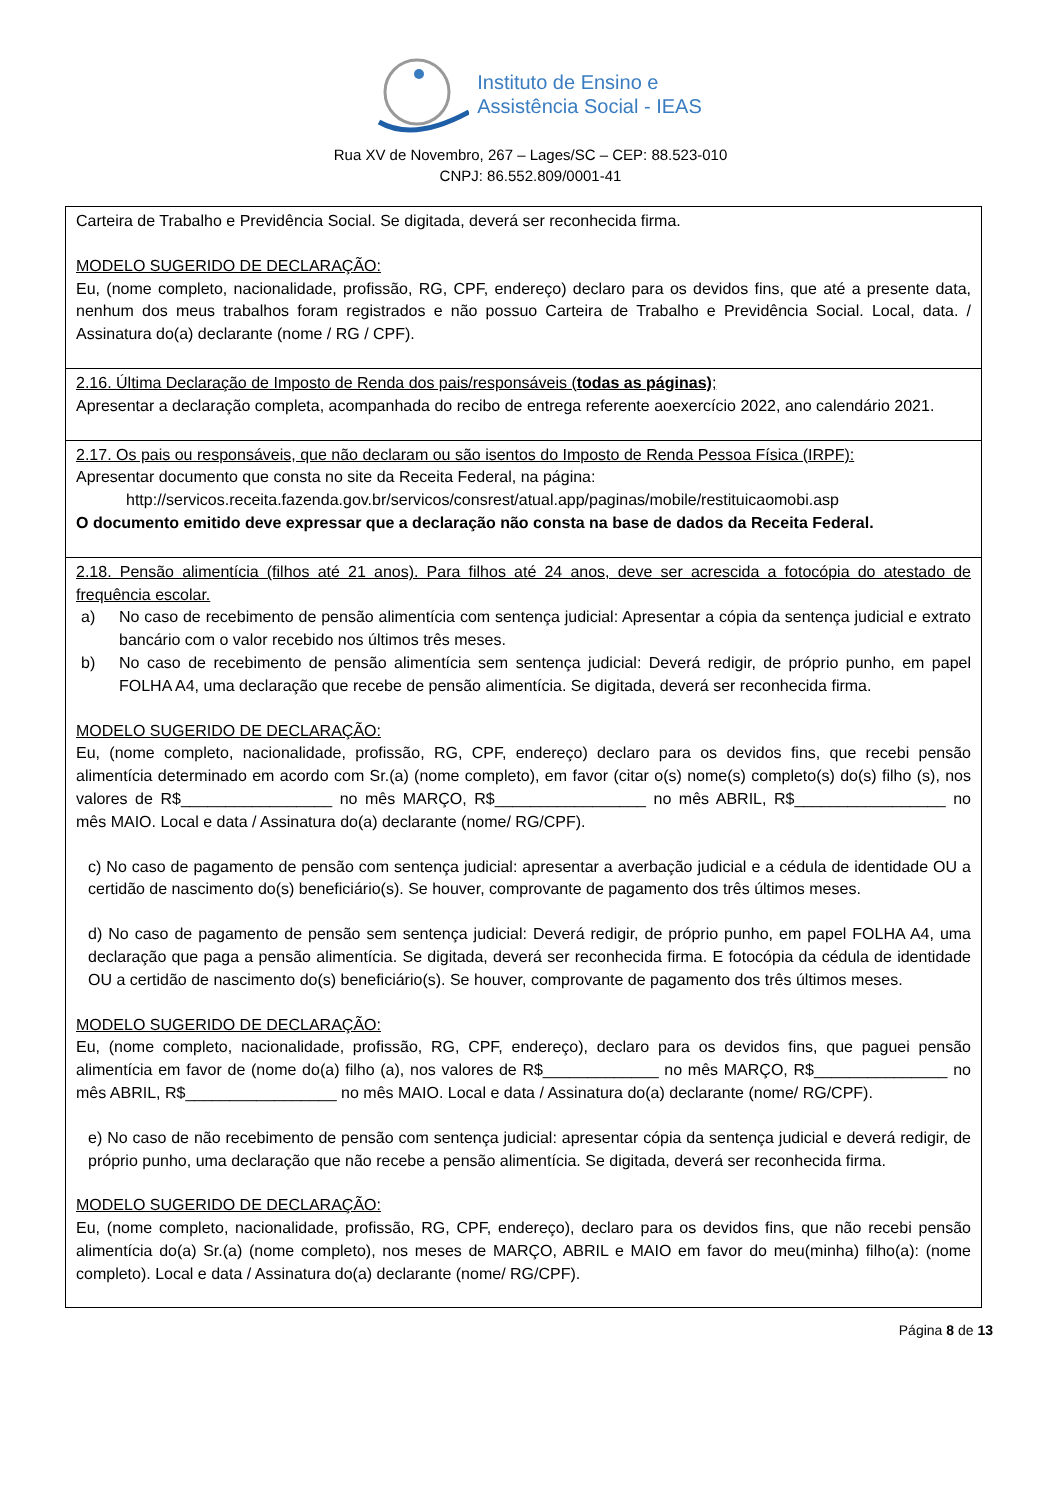Instituto de Ensino e
Assistência Social - IEAS
Rua XV de Novembro, 267 – Lages/SC – CEP: 88.523-010
CNPJ: 86.552.809/0001-41
| Carteira de Trabalho e Previdência Social. Se digitada, deverá ser reconhecida firma. MODELO SUGERIDO DE DECLARAÇÃO: Eu, (nome completo, nacionalidade, profissão, RG, CPF, endereço) declaro para os devidos fins, que até a presente data, nenhum dos meus trabalhos foram registrados e não possuo Carteira de Trabalho e Previdência Social. Local, data. / Assinatura do(a) declarante (nome / RG / CPF). |
| 2.16. Última Declaração de Imposto de Renda dos pais/responsáveis ( todas as páginas) ; Apresentar a declaração completa, acompanhada do recibo de entrega referente aoexercício 2022, ano calendário 2021. |
| 2.17. Os pais ou responsáveis, que não declaram ou são isentos do Imposto de Renda Pessoa Física (IRPF): Apresentar documento que consta no site da Receita Federal, na página: http://servicos.receita.fazenda.gov.br/servicos/consrest/atual.app/paginas/mobile/restituicaomobi.asp O documento emitido deve expressar que a declaração não consta na base de dados da Receita Federal. |
| 2.18. Pensão alimentícia (filhos até 21 anos). Para filhos até 24 anos, deve ser acrescida a fotocópia do atestado de frequência escolar. a) No caso de recebimento de pensão alimentícia com sentença judicial: Apresentar a cópia da sentença judicial e extrato bancário com o valor recebido nos últimos três meses. b) No caso de recebimento de pensão alimentícia sem sentença judicial: Deverá redigir, de próprio punho, em papel FOLHA A4, uma declaração que recebe de pensão alimentícia. Se digitada, deverá ser reconhecida firma. MODELO SUGERIDO DE DECLARAÇÃO: Eu, (nome completo, nacionalidade, profissão, RG, CPF, endereço) declaro para os devidos fins, que recebi pensão alimentícia determinado em acordo com Sr.(a) (nome completo), em favor (citar o(s) nome(s) completo(s) do(s) filho (s), nos valores de R$_________________ no mês MARÇO, R$_________________ no mês ABRIL, R$_________________ no mês MAIO. Local e data / Assinatura do(a) declarante (nome/ RG/CPF). c) No caso de pagamento de pensão com sentença judicial: apresentar a averbação judicial e a cédula de identidade OU a certidão de nascimento do(s) beneficiário(s). Se houver, comprovante de pagamento dos três últimos meses. d) No caso de pagamento de pensão sem sentença judicial: Deverá redigir, de próprio punho, em papel FOLHA A4, uma declaração que paga a pensão alimentícia. Se digitada, deverá ser reconhecida firma. E fotocópia da cédula de identidade OU a certidão de nascimento do(s) beneficiário(s). Se houver, comprovante de pagamento dos três últimos meses. MODELO SUGERIDO DE DECLARAÇÃO: Eu, (nome completo, nacionalidade, profissão, RG, CPF, endereço), declaro para os devidos fins, que paguei pensão alimentícia em favor de (nome do(a) filho (a), nos valores de R$_____________ no mês MARÇO, R$_______________ no mês ABRIL, R$_________________ no mês MAIO. Local e data / Assinatura do(a) declarante (nome/ RG/CPF). e) No caso de não recebimento de pensão com sentença judicial: apresentar cópia da sentença judicial e deverá redigir, de próprio punho, uma declaração que não recebe a pensão alimentícia. Se digitada, deverá ser reconhecida firma. MODELO SUGERIDO DE DECLARAÇÃO: Eu, (nome completo, nacionalidade, profissão, RG, CPF, endereço), declaro para os devidos fins, que não recebi pensão alimentícia do(a) Sr.(a) (nome completo), nos meses de MARÇO, ABRIL e MAIO em favor do meu(minha) filho(a): (nome completo). Local e data / Assinatura do(a) declarante (nome/ RG/CPF). |
Página 8 de 13